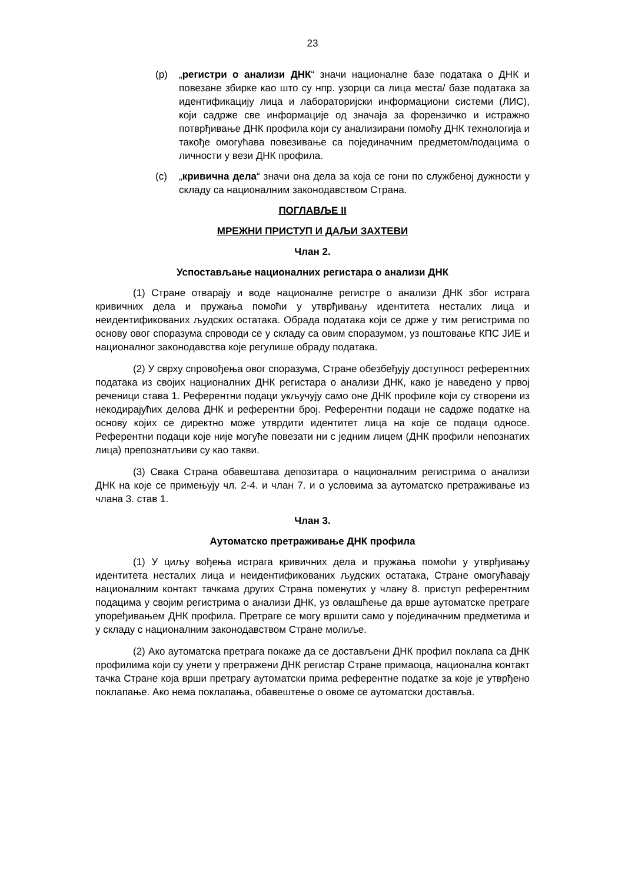23
(р) „регистри о анализи ДНК“ значи националне базе података о ДНК и повезане збирке као што су нпр. узорци са лица места/ базе података за идентификацију лица и лабораторијски информациони системи (ЛИС), који садрже све информације од значаја за форензичко и истражно потврђивање ДНК профила који су анализирани помоћу ДНК технологија и такође омогућава повезивање са појединачним предметом/подацима о личности у вези ДНК профила.
(с) „кривична дела“ значи она дела за која се гони по службеној дужности у складу са националним законодавством Страна.
ПОГЛАВЉЕ II
МРЕЖНИ ПРИСТУП И ДАЉИ ЗАХТЕВИ
Члан 2.
Успостављање националних регистара о анализи ДНК
(1) Стране отварају и воде националне регистре о анализи ДНК због истрага кривичних дела и пружања помоћи у утврђивању идентитета несталих лица и неидентификованих људских остатака. Обрада података који се држе у тим регистрима по основу овог споразума спроводи се у складу са овим споразумом, уз поштовање КПС ЈИЕ и националног законодавства које регулише обраду података.
(2) У сврху спровођења овог споразума, Стране обезбеђују доступност референтних података из својих националних ДНК регистара о анализи ДНК, како је наведено у првој реченици става 1. Референтни подаци укључују само оне ДНК профиле који су створени из некодирајућих делова ДНК и референтни број. Референтни подаци не садрже податке на основу којих се директно може утврдити идентитет лица на које се подаци односе. Референтни подаци које није могуће повезати ни с једним лицем (ДНК профили непознатих лица) препознатљиви су као такви.
(3) Свака Страна обавештава депозитара о националним регистрима о анализи ДНК на које се примењују чл. 2-4. и члан 7. и о условима за аутоматско претраживање из члана 3. став 1.
Члан 3.
Аутоматско претраживање ДНК профила
(1) У циљу вођења истрага кривичних дела и пружања помоћи у утврђивању идентитета несталих лица и неидентификованих људских остатака, Стране омогућавају националним контакт тачкама других Страна поменутих у члану 8. приступ референтним подацима у својим регистрима о анализи ДНК, уз овлашћење да врше аутоматске претраге упоређивањем ДНК профила. Претраге се могу вршити само у појединачним предметима и у складу с националним законодавством Стране молиље.
(2) Ако аутоматска претрага покаже да се достављени ДНК профил поклапа са ДНК профилима који су унети у претражени ДНК регистар Стране примаоца, национална контакт тачка Стране која врши претрагу аутоматски прима референтне податке за које је утврђено поклапање. Ако нема поклапања, обавештење о овоме се аутоматски доставља.